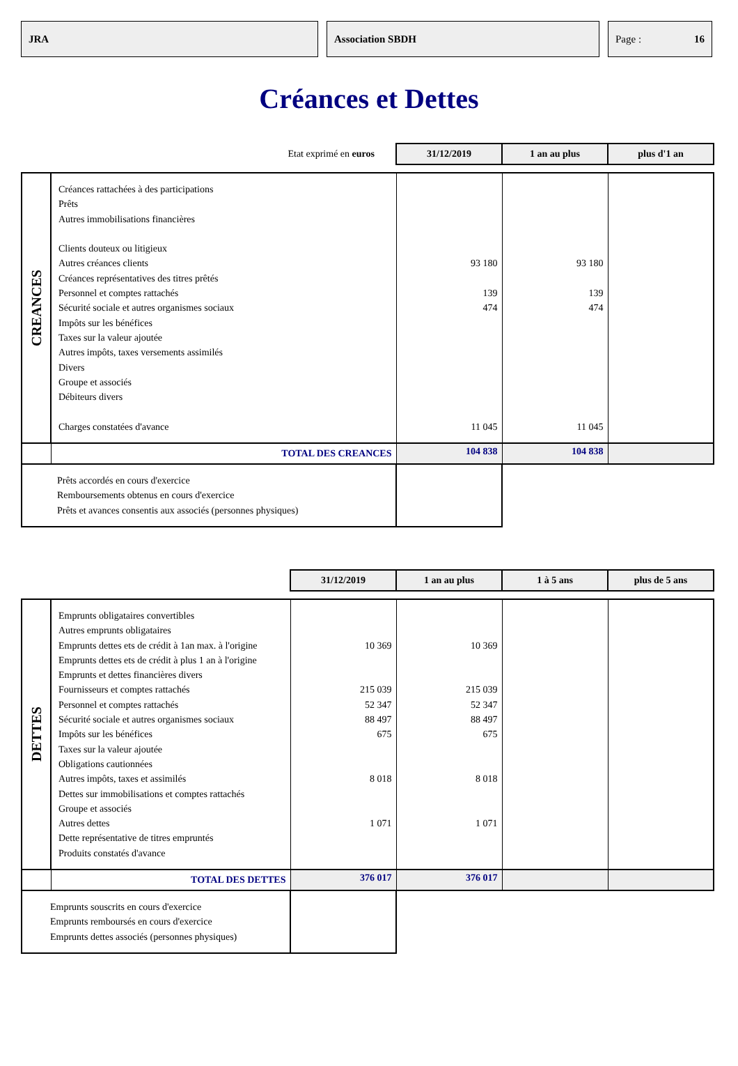JRA Association SBDH Page : 16
Créances et Dettes
| Etat exprimé en euros | | 31/12/2019 | 1 an au plus | plus d'1 an |
| CREANCES | Créances rattachées à des participations Prêts Autres immobilisations financières Clients douteux ou litigieux Autres créances clients Créances représentatives des titres prêtés Personnel et comptes rattachés Sécurité sociale et autres organismes sociaux Impôts sur les bénéfices Taxes sur la valeur ajoutée Autres impôts, taxes versements assimilés Divers Groupe et associés Débiteurs divers Charges constatées d'avance | 93 180 139 474 11 045 | 93 180 139 474 11 045 | |
| | TOTAL DES CREANCES | 104 838 | 104 838 | |
| Prêts accordés en cours d'exercice Remboursements obtenus en cours d'exercice Prêts et avances consentis aux associés (personnes physiques) | | | | |
| | | 31/12/2019 | 1 an au plus | 1 à 5 ans | plus de 5 ans |
| DETTES | Emprunts obligataires convertibles Autres emprunts obligataires Emprunts dettes ets de crédit à 1an max. à l'origine Emprunts dettes ets de crédit à plus 1 an à l'origine Emprunts et dettes financières divers Fournisseurs et comptes rattachés Personnel et comptes rattachés Sécurité sociale et autres organismes sociaux Impôts sur les bénéfices Taxes sur la valeur ajoutée Obligations cautionnées Autres impôts, taxes et assimilés Dettes sur immobilisations et comptes rattachés Groupe et associés Autres dettes Dette représentative de titres empruntés Produits constatés d'avance | 10 369 215 039 52 347 88 497 675 8 018 1 071 | 10 369 215 039 52 347 88 497 675 8 018 1 071 | | |
| | TOTAL DES DETTES | 376 017 | 376 017 | | |
| Emprunts souscrits en cours d'exercice Emprunts remboursés en cours d'exercice Emprunts dettes associés (personnes physiques) | | | | | |